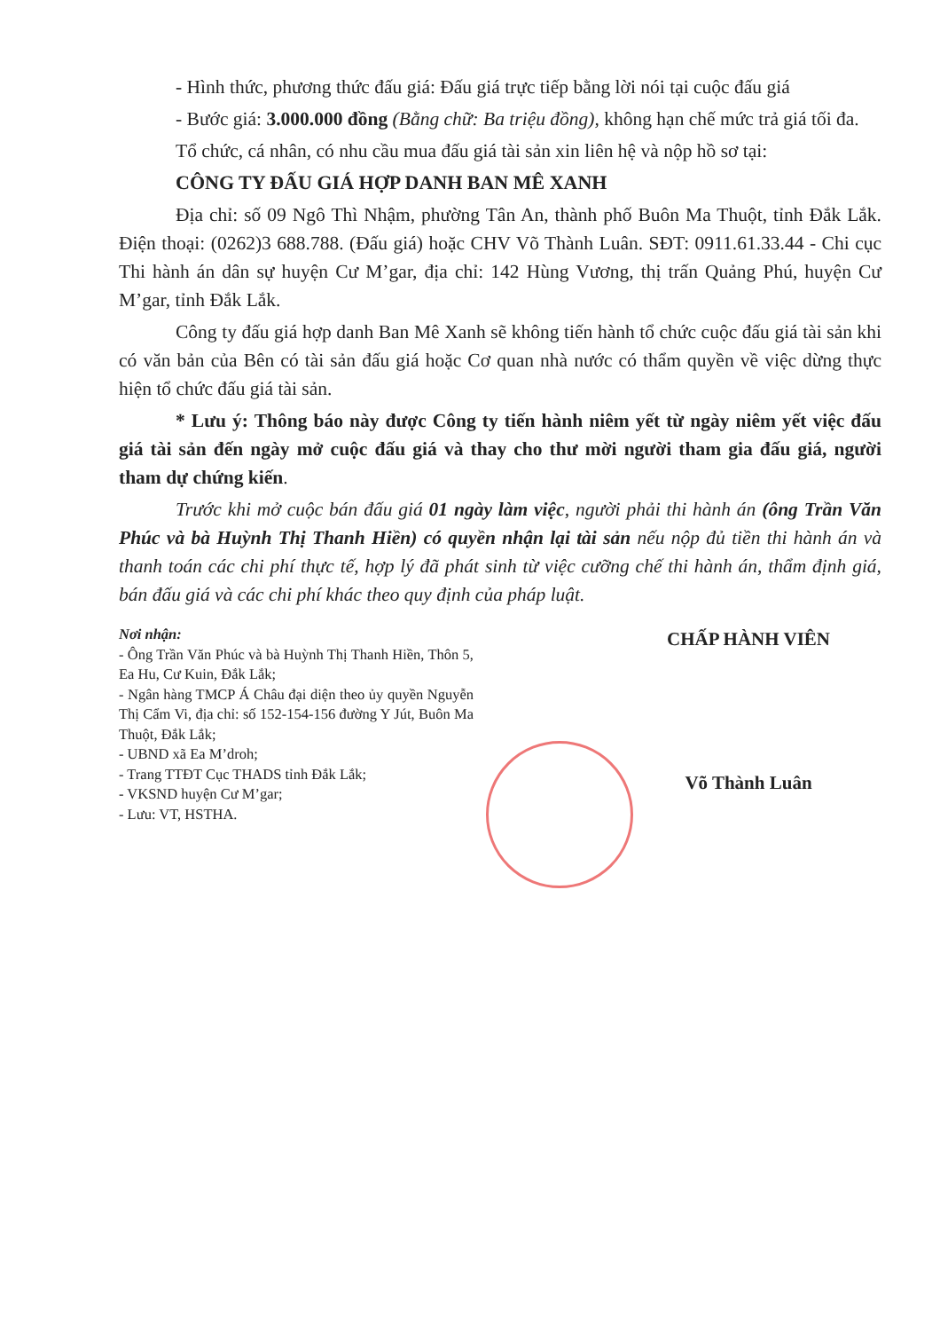- Hình thức, phương thức đấu giá: Đấu giá trực tiếp bằng lời nói tại cuộc đấu giá
- Bước giá: 3.000.000 đồng (Bằng chữ: Ba triệu đồng), không hạn chế mức trả giá tối đa.
Tổ chức, cá nhân, có nhu cầu mua đấu giá tài sản xin liên hệ và nộp hồ sơ tại:
CÔNG TY ĐẤU GIÁ HỢP DANH BAN MÊ XANH
Địa chỉ: số 09 Ngô Thì Nhậm, phường Tân An, thành phố Buôn Ma Thuột, tỉnh Đắk Lắk. Điện thoại: (0262)3 688.788. (Đấu giá) hoặc CHV Võ Thành Luân. SĐT: 0911.61.33.44 - Chi cục Thi hành án dân sự huyện Cư M’gar, địa chỉ: 142 Hùng Vương, thị trấn Quảng Phú, huyện Cư M’gar, tỉnh Đắk Lắk.
Công ty đấu giá hợp danh Ban Mê Xanh sẽ không tiến hành tổ chức cuộc đấu giá tài sản khi có văn bản của Bên có tài sản đấu giá hoặc Cơ quan nhà nước có thẩm quyền về việc dừng thực hiện tổ chức đấu giá tài sản.
* Lưu ý: Thông báo này được Công ty tiến hành niêm yết từ ngày niêm yết việc đấu giá tài sản đến ngày mở cuộc đấu giá và thay cho thư mời người tham gia đấu giá, người tham dự chứng kiến.
Trước khi mở cuộc bán đấu giá 01 ngày làm việc, người phải thi hành án (ông Trần Văn Phúc và bà Huỳnh Thị Thanh Hiền) có quyền nhận lại tài sản nếu nộp đủ tiền thi hành án và thanh toán các chi phí thực tế, hợp lý đã phát sinh từ việc cưỡng chế thi hành án, thẩm định giá, bán đấu giá và các chi phí khác theo quy định của pháp luật.
Nơi nhận:
- Ông Trần Văn Phúc và bà Huỳnh Thị Thanh Hiền, Thôn 5, Ea Hu, Cư Kuin, Đắk Lắk;
- Ngân hàng TMCP Á Châu đại diện theo ủy quyền Nguyễn Thị Cẩm Vi, địa chỉ: số 152-154-156 đường Y Jút, Buôn Ma Thuột, Đắk Lắk;
- UBND xã Ea M’droh;
- Trang TTĐT Cục THADS tỉnh Đắk Lắk;
- VKSND huyện Cư M’gar;
- Lưu: VT, HSTHA.
CHẤP HÀNH VIÊN
Võ Thành Luân